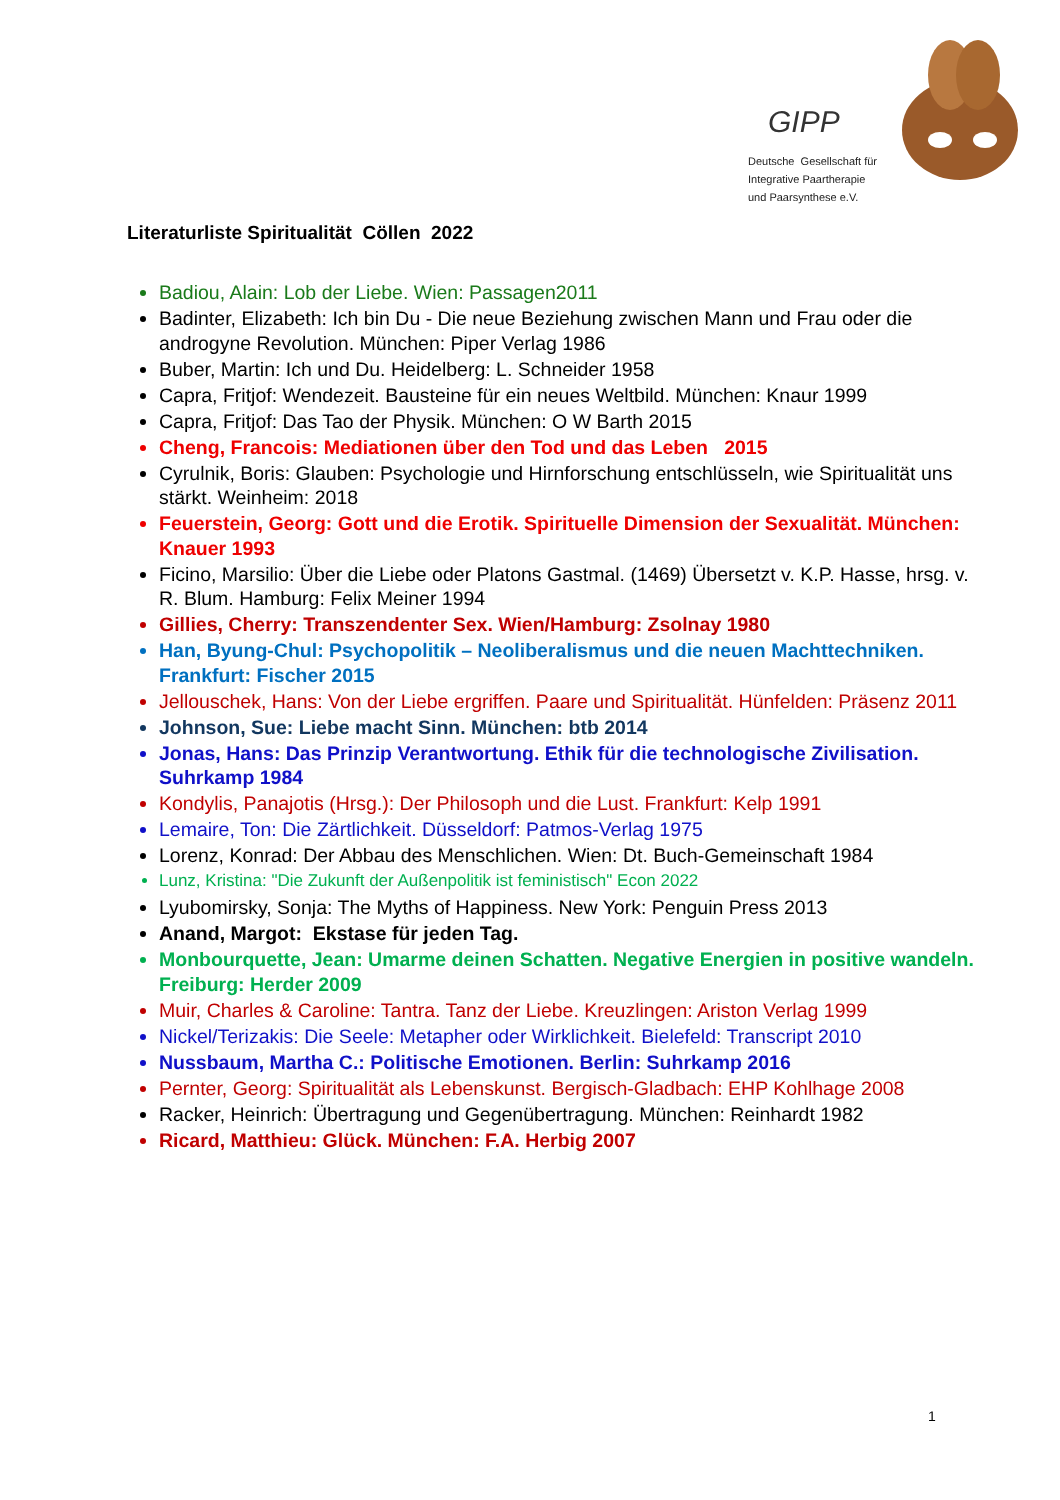GIPP
Deutsche Gesellschaft für
Integrative Paartherapie
und Paarsynthese e.V.
Literaturliste Spiritualität Cöllen 2022
Badiou, Alain: Lob der Liebe. Wien: Passagen2011
Badinter, Elizabeth: Ich bin Du - Die neue Beziehung zwischen Mann und Frau oder die androgyne Revolution. München: Piper Verlag 1986
Buber, Martin: Ich und Du. Heidelberg: L. Schneider 1958
Capra, Fritjof: Wendezeit. Bausteine für ein neues Weltbild. München: Knaur 1999
Capra, Fritjof: Das Tao der Physik. München: O W Barth 2015
Cheng, Francois: Mediationen über den Tod und das Leben 2015
Cyrulnik, Boris: Glauben: Psychologie und Hirnforschung entschlüsseln, wie Spiritualität uns stärkt. Weinheim: 2018
Feuerstein, Georg: Gott und die Erotik. Spirituelle Dimension der Sexualität. München: Knauer 1993
Ficino, Marsilio: Über die Liebe oder Platons Gastmal. (1469) Übersetzt v. K.P. Hasse, hrsg. v. R. Blum. Hamburg: Felix Meiner 1994
Gillies, Cherry: Transzendenter Sex. Wien/Hamburg: Zsolnay 1980
Han, Byung-Chul: Psychopolitik – Neoliberalismus und die neuen Machttechniken. Frankfurt: Fischer 2015
Jellouschek, Hans: Von der Liebe ergriffen. Paare und Spiritualität. Hünfelden: Präsenz 2011
Johnson, Sue: Liebe macht Sinn. München: btb 2014
Jonas, Hans: Das Prinzip Verantwortung. Ethik für die technologische Zivilisation. Suhrkamp 1984
Kondylis, Panajotis (Hrsg.): Der Philosoph und die Lust. Frankfurt: Kelp 1991
Lemaire, Ton: Die Zärtlichkeit. Düsseldorf: Patmos-Verlag 1975
Lorenz, Konrad: Der Abbau des Menschlichen. Wien: Dt. Buch-Gemeinschaft 1984
Lunz, Kristina: "Die Zukunft der Außenpolitik ist feministisch" Econ 2022
Lyubomirsky, Sonja: The Myths of Happiness. New York: Penguin Press 2013
Anand, Margot: Ekstase für jeden Tag.
Monbourquette, Jean: Umarme deinen Schatten. Negative Energien in positive wandeln. Freiburg: Herder 2009
Muir, Charles & Caroline: Tantra. Tanz der Liebe. Kreuzlingen: Ariston Verlag 1999
Nickel/Terizakis: Die Seele: Metapher oder Wirklichkeit. Bielefeld: Transcript 2010
Nussbaum, Martha C.: Politische Emotionen. Berlin: Suhrkamp 2016
Pernter, Georg: Spiritualität als Lebenskunst. Bergisch-Gladbach: EHP Kohlhage 2008
Racker, Heinrich: Übertragung und Gegenübertragung. München: Reinhardt 1982
Ricard, Matthieu: Glück. München: F.A. Herbig 2007
1